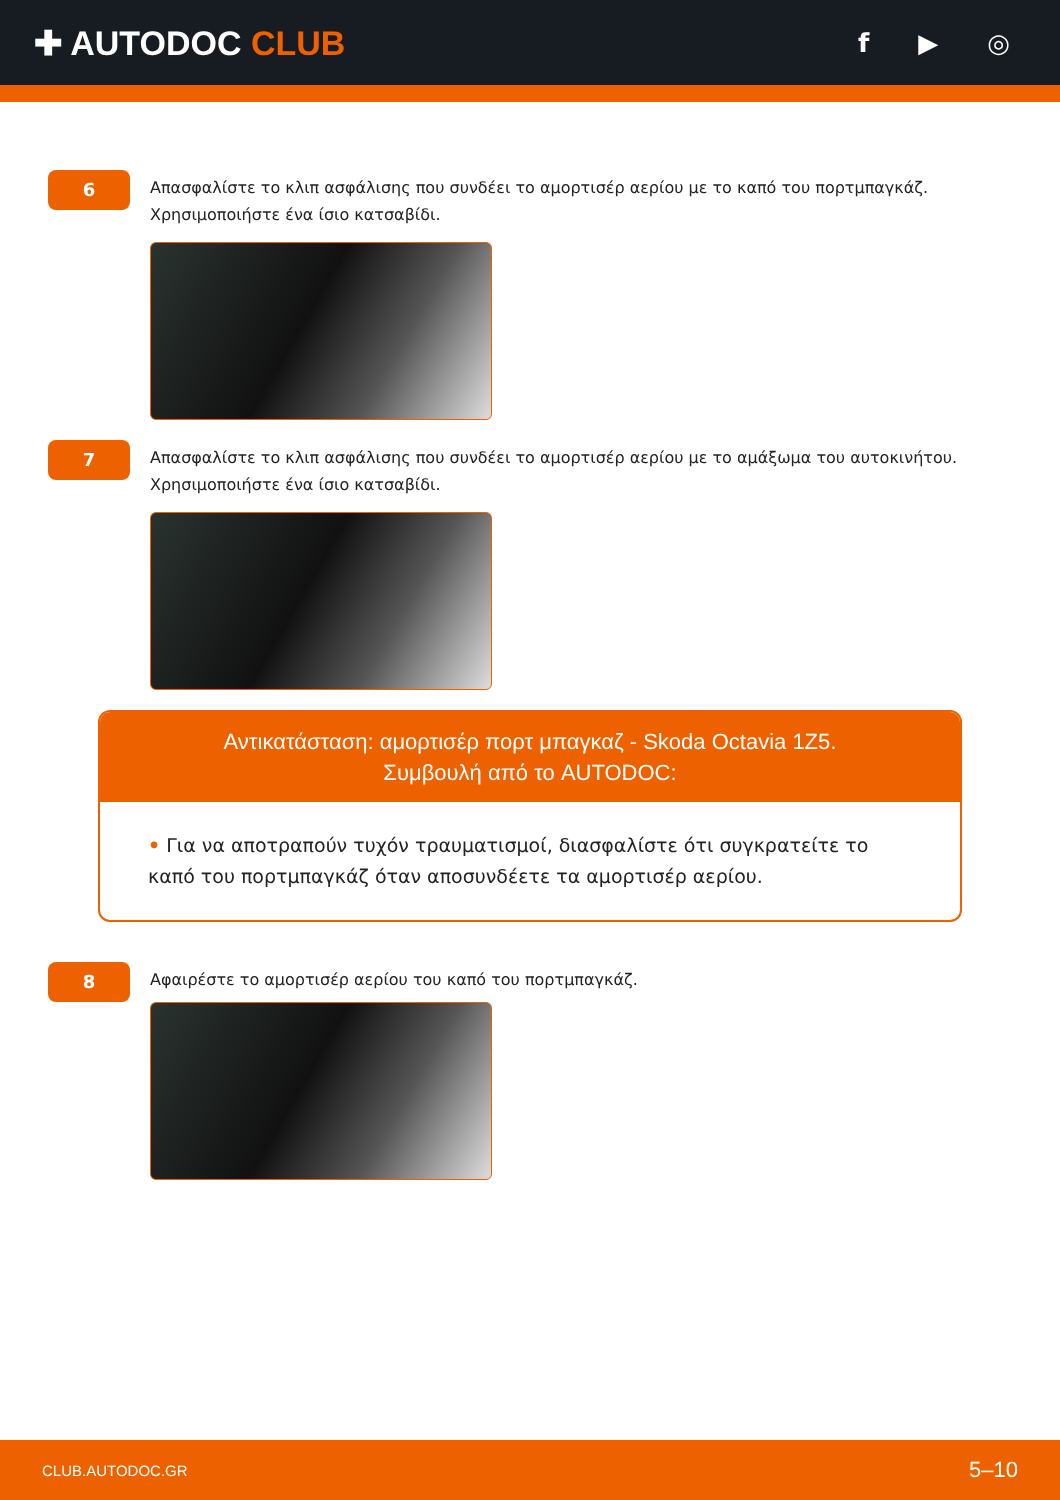✚ AUTODOC CLUB
f ▶ ◎
6
Απασφαλίστε το κλιπ ασφάλισης που συνδέει το αμορτισέρ αερίου με το καπό του πορτμπαγκάζ.
Χρησιμοποιήστε ένα ίσιο κατσαβίδι.
7
Απασφαλίστε το κλιπ ασφάλισης που συνδέει το αμορτισέρ αερίου με το αμάξωμα του αυτοκινήτου.
Χρησιμοποιήστε ένα ίσιο κατσαβίδι.
Αντικατάσταση: αμορτισέρ πορτ μπαγκαζ - Skoda Octavia 1Z5.
Συμβουλή από το AUTODOC:
• Για να αποτραπούν τυχόν τραυματισμοί, διασφαλίστε ότι συγκρατείτε το καπό του πορτμπαγκάζ όταν αποσυνδέετε τα αμορτισέρ αερίου.
8
Αφαιρέστε το αμορτισέρ αερίου του καπό του πορτμπαγκάζ.
CLUB.AUTODOC.GR 5–10